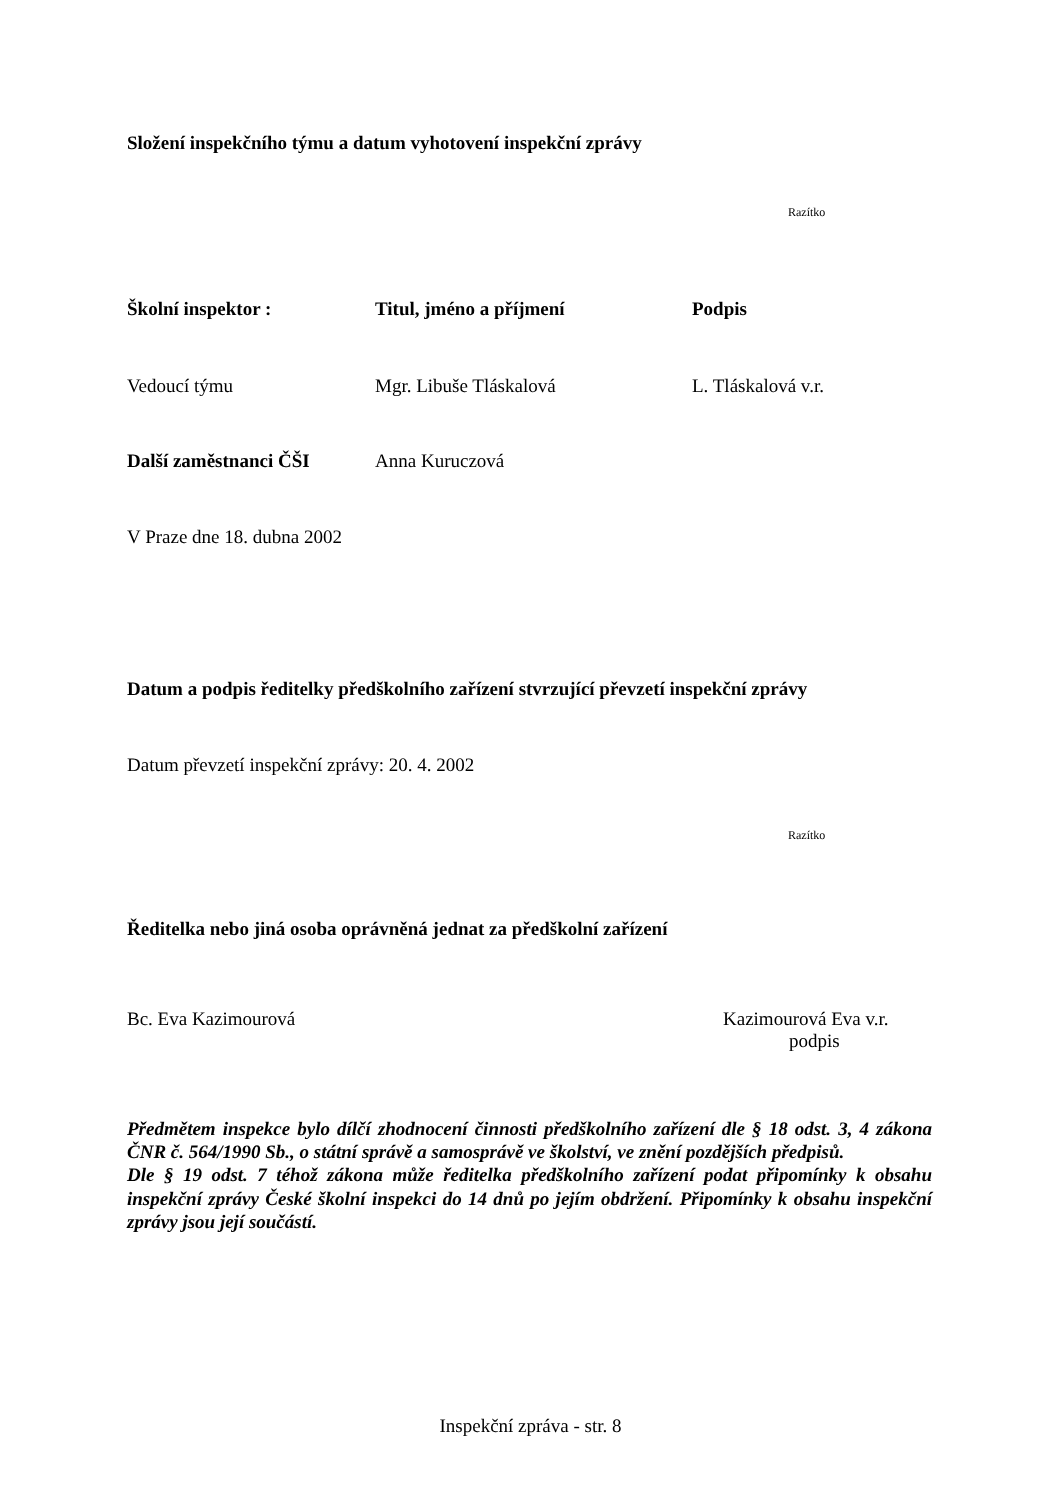Složení inspekčního týmu a datum vyhotovení inspekční zprávy
Razítko
Školní inspektor : Titul, jméno a příjmení Podpis
Vedoucí týmu Mgr. Libuše Tláskalová L. Tláskalová v.r.
Další zaměstnanci ČŠI Anna Kuruczová
V Praze dne 18. dubna 2002
Datum a podpis ředitelky předškolního zařízení stvrzující převzetí inspekční zprávy
Datum převzetí inspekční zprávy: 20. 4. 2002
Razítko
Ředitelka nebo jiná osoba oprávněná jednat za předškolní zařízení
Bc. Eva Kazimourová Kazimourová Eva v.r.
podpis
Předmětem inspekce bylo dílčí zhodnocení činnosti předškolního zařízení dle § 18 odst. 3, 4 zákona ČNR č. 564/1990 Sb., o státní správě a samosprávě ve školství, ve znění pozdějších předpisů.
Dle § 19 odst. 7 téhož zákona může ředitelka předškolního zařízení podat připomínky k obsahu inspekční zprávy České školní inspekci do 14 dnů po jejím obdržení. Připomínky k obsahu inspekční zprávy jsou její součástí.
Inspekční zpráva - str. 8